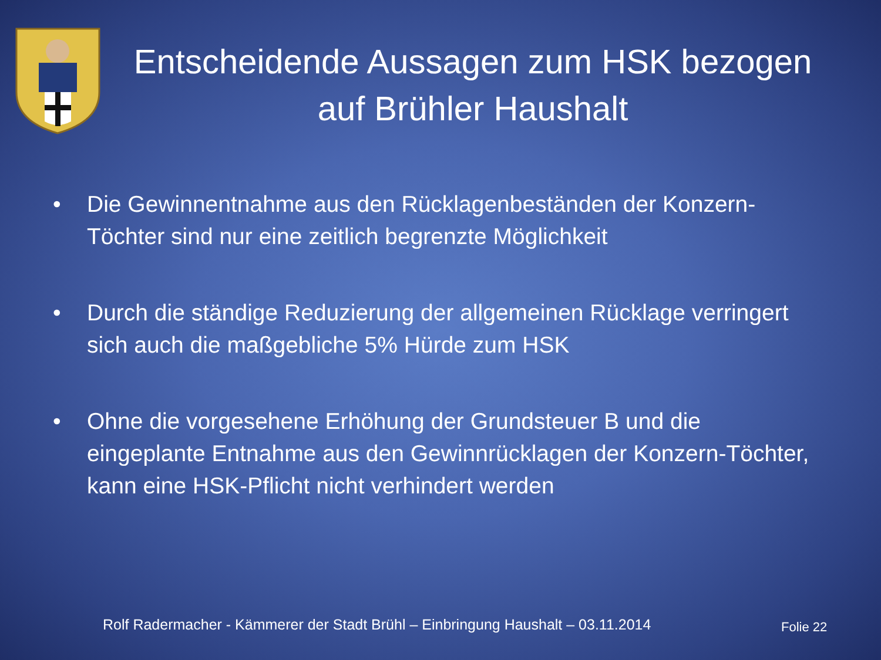Entscheidende Aussagen zum HSK bezogen auf Brühler Haushalt
• Die Gewinnentnahme aus den Rücklagenbeständen der Konzern-Töchter sind nur eine zeitlich begrenzte Möglichkeit
• Durch die ständige Reduzierung der allgemeinen Rücklage verringert sich auch die maßgebliche 5% Hürde zum HSK
• Ohne die vorgesehene Erhöhung der Grundsteuer B und die eingeplante Entnahme aus den Gewinnrücklagen der Konzern-Töchter, kann eine HSK-Pflicht nicht verhindert werden
Rolf Radermacher - Kämmerer der Stadt Brühl – Einbringung Haushalt – 03.11.2014
Folie 22